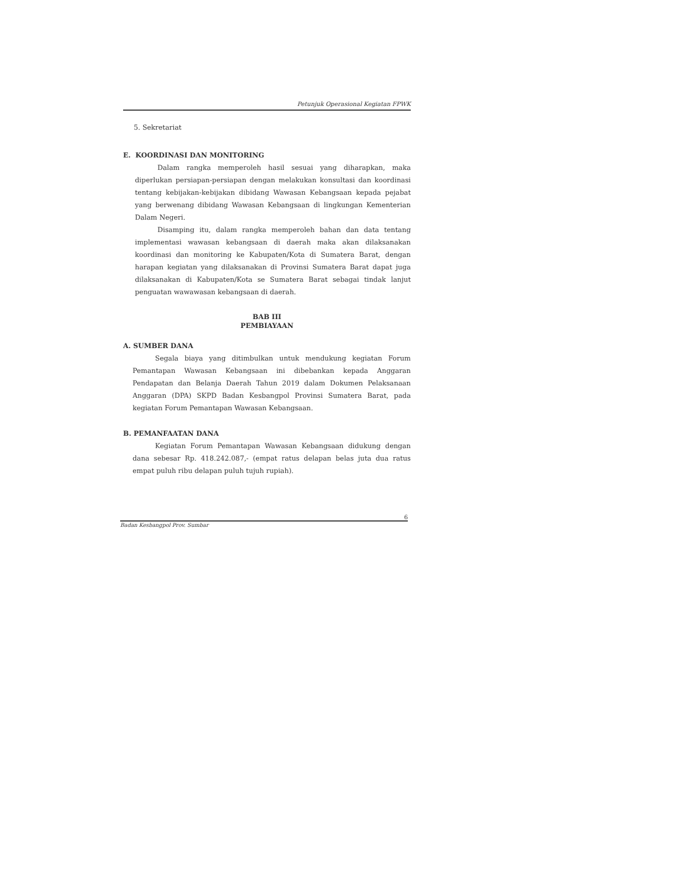Petunjuk Operasional Kegiatan FPWK
5. Sekretariat
E. KOORDINASI DAN MONITORING
Dalam rangka memperoleh hasil sesuai yang diharapkan, maka diperlukan persiapan-persiapan dengan melakukan konsultasi dan koordinasi tentang kebijakan-kebijakan dibidang Wawasan Kebangsaan kepada pejabat yang berwenang dibidang Wawasan Kebangsaan di lingkungan Kementerian Dalam Negeri.
Disamping itu, dalam rangka memperoleh bahan dan data tentang implementasi wawasan kebangsaan di daerah maka akan dilaksanakan koordinasi dan monitoring ke Kabupaten/Kota di Sumatera Barat, dengan harapan kegiatan yang dilaksanakan di Provinsi Sumatera Barat dapat juga dilaksanakan di Kabupaten/Kota se Sumatera Barat sebagai tindak lanjut penguatan wawawasan kebangsaan di daerah.
BAB III
PEMBIAYAAN
A. SUMBER DANA
Segala biaya yang ditimbulkan untuk mendukung kegiatan Forum Pemantapan Wawasan Kebangsaan ini dibebankan kepada Anggaran Pendapatan dan Belanja Daerah Tahun 2019 dalam Dokumen Pelaksanaan Anggaran (DPA) SKPD Badan Kesbangpol Provinsi Sumatera Barat, pada kegiatan Forum Pemantapan Wawasan Kebangsaan.
B. PEMANFAATAN DANA
Kegiatan Forum Pemantapan Wawasan Kebangsaan didukung dengan dana sebesar Rp. 418.242.087,- (empat ratus delapan belas juta dua ratus empat puluh ribu delapan puluh tujuh rupiah).
6
Badan Kesbangpol Prov. Sumbar